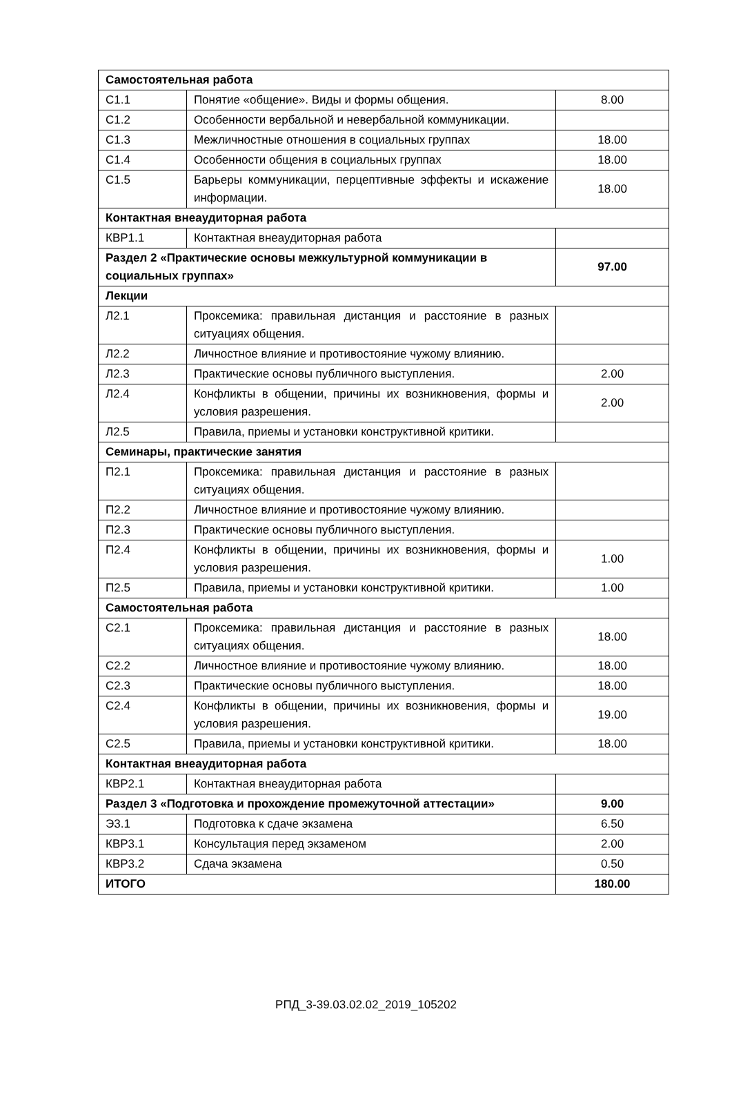| Самостоятельная работа | | |
| С1.1 | Понятие «общение». Виды и формы общения. | 8.00 |
| С1.2 | Особенности вербальной и невербальной коммуникации. | |
| С1.3 | Межличностные отношения в социальных группах | 18.00 |
| С1.4 | Особенности общения в социальных группах | 18.00 |
| С1.5 | Барьеры коммуникации, перцептивные эффекты и искажение информации. | 18.00 |
| Контактная внеаудиторная работа | | |
| КВР1.1 | Контактная внеаудиторная работа | |
| Раздел 2 «Практические основы межкультурной коммуникации в социальных группах» | | 97.00 |
| Лекции | | |
| Л2.1 | Проксемика: правильная дистанция и расстояние в разных ситуациях общения. | |
| Л2.2 | Личностное влияние и противостояние чужому влиянию. | |
| Л2.3 | Практические основы публичного выступления. | 2.00 |
| Л2.4 | Конфликты в общении, причины их возникновения, формы и условия разрешения. | 2.00 |
| Л2.5 | Правила, приемы и установки конструктивной критики. | |
| Семинары, практические занятия | | |
| П2.1 | Проксемика: правильная дистанция и расстояние в разных ситуациях общения. | |
| П2.2 | Личностное влияние и противостояние чужому влиянию. | |
| П2.3 | Практические основы публичного выступления. | |
| П2.4 | Конфликты в общении, причины их возникновения, формы и условия разрешения. | 1.00 |
| П2.5 | Правила, приемы и установки конструктивной критики. | 1.00 |
| Самостоятельная работа | | |
| С2.1 | Проксемика: правильная дистанция и расстояние в разных ситуациях общения. | 18.00 |
| С2.2 | Личностное влияние и противостояние чужому влиянию. | 18.00 |
| С2.3 | Практические основы публичного выступления. | 18.00 |
| С2.4 | Конфликты в общении, причины их возникновения, формы и условия разрешения. | 19.00 |
| С2.5 | Правила, приемы и установки конструктивной критики. | 18.00 |
| Контактная внеаудиторная работа | | |
| КВР2.1 | Контактная внеаудиторная работа | |
| Раздел 3 «Подготовка и прохождение промежуточной аттестации» | | 9.00 |
| Э3.1 | Подготовка к сдаче экзамена | 6.50 |
| КВР3.1 | Консультация перед экзаменом | 2.00 |
| КВР3.2 | Сдача экзамена | 0.50 |
| ИТОГО | | 180.00 |
РПД_3-39.03.02.02_2019_105202